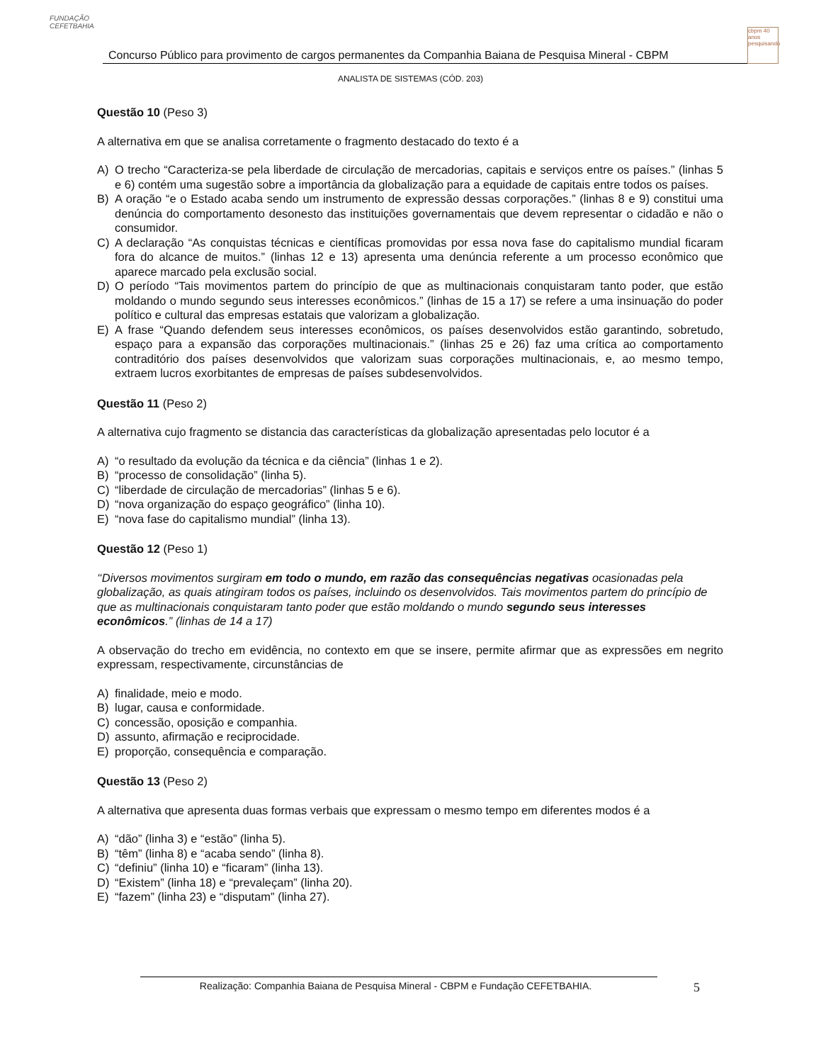FUNDAÇÃO CEFETBAHIA
Concurso Público para provimento de cargos permanentes da Companhia Baiana de Pesquisa Mineral - CBPM
cbpm 40 anos pesquisando
ANALISTA DE SISTEMAS (CÓD. 203)
Questão 10 (Peso 3)
A alternativa em que se analisa corretamente o fragmento destacado do texto é a
A) O trecho “Caracteriza-se pela liberdade de circulação de mercadorias, capitais e serviços entre os países.” (linhas 5 e 6) contém uma sugestão sobre a importância da globalização para a equidade de capitais entre todos os países.
B) A oração “e o Estado acaba sendo um instrumento de expressão dessas corporações.” (linhas 8 e 9) constitui uma denúncia do comportamento desonesto das instituições governamentais que devem representar o cidadão e não o consumidor.
C) A declaração “As conquistas técnicas e científicas promovidas por essa nova fase do capitalismo mundial ficaram fora do alcance de muitos.” (linhas 12 e 13) apresenta uma denúncia referente a um processo econômico que aparece marcado pela exclusão social.
D) O período “Tais movimentos partem do princípio de que as multinacionais conquistaram tanto poder, que estão moldando o mundo segundo seus interesses econômicos.” (linhas de 15 a 17) se refere a uma insinuação do poder político e cultural das empresas estatais que valorizam a globalização.
E) A frase “Quando defendem seus interesses econômicos, os países desenvolvidos estão garantindo, sobretudo, espaço para a expansão das corporações multinacionais.” (linhas 25 e 26) faz uma crítica ao comportamento contraditório dos países desenvolvidos que valorizam suas corporações multinacionais, e, ao mesmo tempo, extraem lucros exorbitantes de empresas de países subdesenvolvidos.
Questão 11 (Peso 2)
A alternativa cujo fragmento se distancia das características da globalização apresentadas pelo locutor é a
A) “o resultado da evolução da técnica e da ciência” (linhas 1 e 2).
B) “processo de consolidação” (linha 5).
C) “liberdade de circulação de mercadorias” (linhas 5 e 6).
D) “nova organização do espaço geográfico” (linha 10).
E) “nova fase do capitalismo mundial” (linha 13).
Questão 12 (Peso 1)
‘‘Diversos movimentos surgiram em todo o mundo, em razão das consequências negativas ocasionadas pela globalização, as quais atingiram todos os países, incluindo os desenvolvidos. Tais movimentos partem do princípio de que as multinacionais conquistaram tanto poder que estão moldando o mundo segundo seus interesses econômicos.” (linhas de 14 a 17)
A observação do trecho em evidência, no contexto em que se insere, permite afirmar que as expressões em negrito expressam, respectivamente, circunstâncias de
A) finalidade, meio e modo.
B) lugar, causa e conformidade.
C) concessão, oposição e companhia.
D) assunto, afirmação e reciprocidade.
E) proporção, consequência e comparação.
Questão 13 (Peso 2)
A alternativa que apresenta duas formas verbais que expressam o mesmo tempo em diferentes modos é a
A) “dão” (linha 3) e “estão” (linha 5).
B) “têm” (linha 8) e “acaba sendo” (linha 8).
C) “definiu” (linha 10) e “ficaram” (linha 13).
D) “Existem” (linha 18) e “prevaleçam” (linha 20).
E) “fazem” (linha 23) e “disputam” (linha 27).
Realização: Companhia Baiana de Pesquisa Mineral - CBPM e Fundação CEFETBAHIA. 5